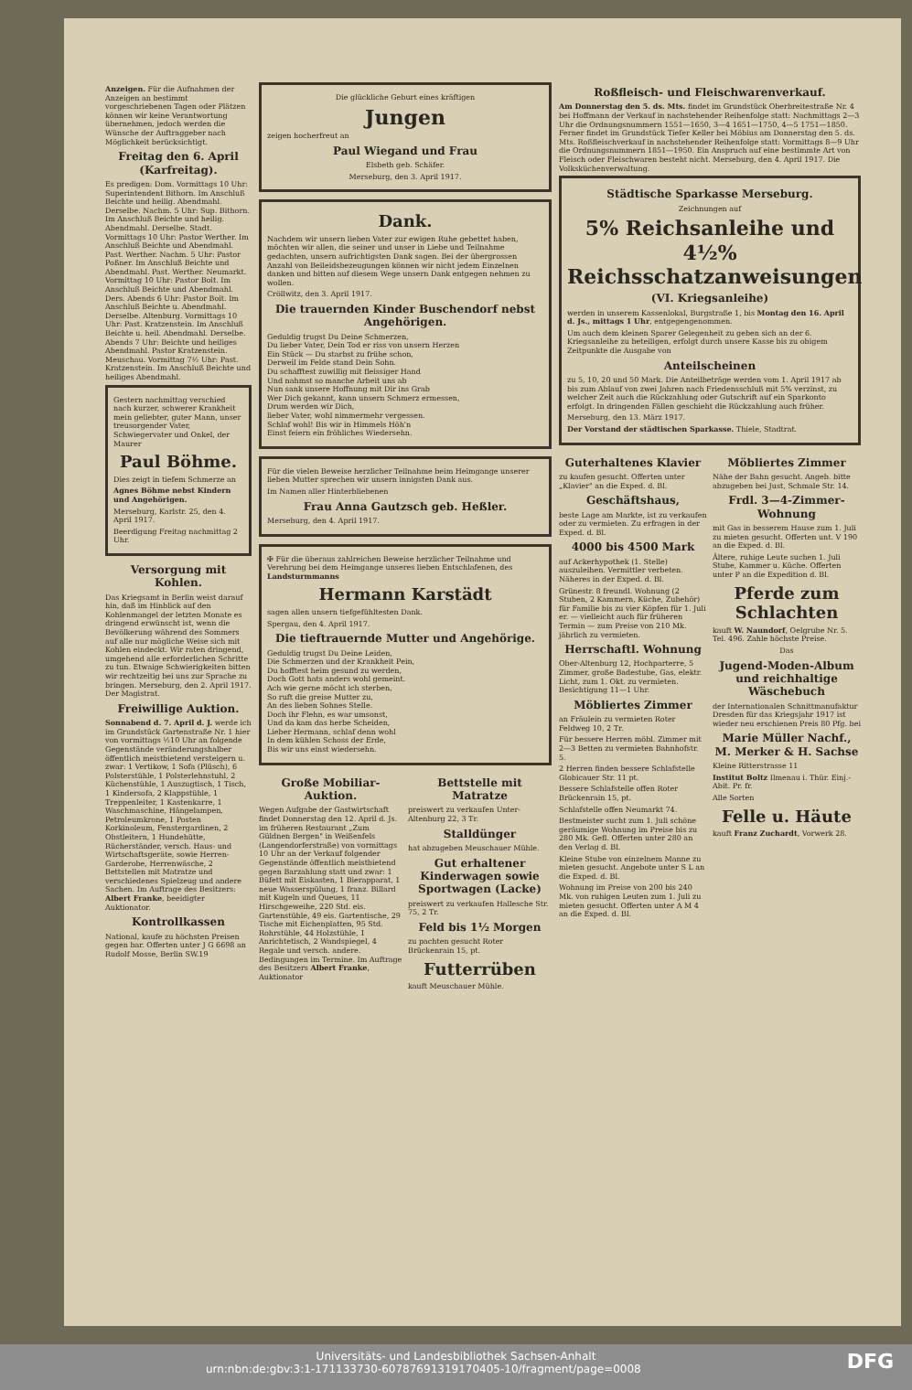Anzeigen. Für die Aufnahmen der Anzeigen an bestimmt vorgeschriebenen Tagen oder Plätzen können wir keine Verantwortung übernehmen, jedoch werden die Wünsche der Auftraggeber nach Möglichkeit berücksichtigt.
Freitag den 6. April (Karfreitag).
Es predigen: Dom. Vormittags 10 Uhr: Superintendent Bithorn. Im Anschluß Beichte und heilig. Abendmahl. Derselbe. Nachm. 5 Uhr: Sup. Bithorn. Im Anschluß Beichte und heilig. Abendmahl. Derselbe. Stadt. Vormittags 10 Uhr: Pastor Werther. Im Anschluß Beichte und Abendmahl. Past. Werther. Nachm. 5 Uhr: Pastor Poßner. Im Anschluß Beichte und Abendmahl. Past. Werther. Neumarkt. Vormittag 10 Uhr: Pastor Boit. Im Anschluß Beichte und Abendmahl. Ders. Abends 6 Uhr: Pastor Boit. Im Anschluß Beichte u. Abendmahl. Derselbe. Altenburg. Vormittags 10 Uhr: Past. Kratzenstein. Im Anschluß Beichte u. heil. Abendmahl. Derselbe. Abends 7 Uhr: Beichte und heiliges Abendmahl. Pastor Kratzenstein. Meuschau. Vormittag 7½ Uhr: Past. Kratzenstein. Im Anschluß Beichte und heiliges Abendmahl.
Gestern nachmittag verschied nach kurzer, schwerer Krankheit mein geliebter, guter Mann, unser treusorgender Vater, Schwiegervater und Onkel, der Maurer
Paul Böhme.
Dies zeigt in tiefem Schmerze an
Agnes Böhme nebst Kindern und Angehörigen.
Merseburg, Karlstr. 25, den 4. April 1917.
Beerdigung Freitag nachmittag 2 Uhr.
Versorgung mit Kohlen.
Das Kriegsamt in Berlin weist darauf hin, daß im Hinblick auf den Kohlenmangel der letzten Monate es dringend erwünscht ist, wenn die Bevölkerung während des Sommers auf alle nur mögliche Weise sich mit Kohlen eindeckt. Wir raten dringend, umgehend alle erforderlichen Schritte zu tun. Etwaige Schwierigkeiten bitten wir rechtzeitig bei uns zur Sprache zu bringen. Merseburg, den 2. April 1917. Der Magistrat.
Freiwillige Auktion.
Sonnabend d. 7. April d. J. werde ich im Grundstück Gartenstraße Nr. 1 hier von vormittags ½10 Uhr an folgende Gegenstände veränderungshalber öffentlich meistbietend versteigern u. zwar: 1 Vertikow, 1 Sofa (Plüsch), 6 Polsterstühle, 1 Polsterlehnstuhl, 2 Küchenstühle, 1 Auszugtisch, 1 Tisch, 1 Kindersofa, 2 Klappstühle, 1 Treppenleiter, 1 Kastenkarre, 1 Waschmaschine, Hängelampen, Petroleumkrone, 1 Posten Korkinoleum, Fenstergardinen, 2 Obstleitern, 1 Hundehütte, Rücherständer, versch. Haus- und Wirtschaftsgeräte, sowie Herren-Garderobe, Herrenwäsche, 2 Bettstellen mit Matratze und verschiedenes Spielzeug und andere Sachen. Im Auftrage des Besitzers: Albert Franke, beeidigter Auktionator.
Kontrollkassen
National, kaufe zu höchsten Preisen gegen bar. Offerten unter J G 6698 an Rudolf Mosse, Berlin SW.19
Die glückliche Geburt eines kräftigen
Jungen
zeigen hocherfreut an
Paul Wiegand und Frau
Elsbeth geb. Schäfer.
Merseburg, den 3. April 1917.
Dank.
Nachdem wir unsern lieben Vater zur ewigen Ruhe gebettet haben, möchten wir allen, die seiner und unser in Liebe und Teilnahme gedachten, unsern aufrichtigsten Dank sagen. Bei der übergrossen Anzahl von Beileidsbezeugungen können wir nicht jedem Einzelnen danken und bitten auf diesem Wege unsern Dank entgegen nehmen zu wollen.
Cröllwitz, den 3. April 1917.
Die trauernden Kinder Buschendorf nebst Angehörigen.
Geduldig trugst Du Deine Schmerzen,
Du lieber Vater, Dein Tod er riss von unsern Herzen
Ein Stück — Du starbst zu frühe schon,
Derweil im Felde stand Dein Sohn.
Du schafftest zuwillig mit fleissiger Hand
Und nahmst so manche Arbeit uns ab
Nun sank unsere Hoffnung mit Dir ins Grab
Wer Dich gekannt, kann unsern Schmerz ermessen,
Drum werden wir Dich,
lieber Vater, wohl nimmermehr vergessen.
Schlaf wohl! Bis wir in Himmels Höh'n
Einst feiern ein fröhliches Wiedersehn.
Für die vielen Beweise herzlicher Teilnahme beim Heimgange unserer lieben Mutter sprechen wir unsern innigsten Dank aus.
Im Namen aller Hinterbliebenen
Frau Anna Gautzsch geb. Heßler.
Merseburg, den 4. April 1917.
✠ Für die überaus zahlreichen Beweise herzlicher Teilnahme und Verehrung bei dem Heimgange unseres lieben Entschlafenen, des Landsturmmanns
Hermann Karstädt
sagen allen unsern tiefgefühltesten Dank.
Spergau, den 4. April 1917.
Die tieftrauernde Mutter und Angehörige.
Geduldig trugst Du Deine Leiden,
Die Schmerzen und der Krankheit Pein,
Du hofftest heim gesund zu werden,
Doch Gott hats anders wohl gemeint.
Ach wie gerne möcht ich sterben,
So ruft die greise Mutter zu,
An des lieben Sohnes Stelle.
Doch ihr Flehn, es war umsonst,
Und da kam das herbe Scheiden,
Lieber Hermann, schlaf denn wohl
In dem kühlen Schoss der Erde,
Bis wir uns einst wiedersehn.
Große Mobiliar-Auktion.
Wegen Aufgabe der Gastwirtschaft findet Donnerstag den 12. April d. Js. im früheren Restaurant „Zum Güldnen Bergen" in Weißenfels (Langendorferstraße) von vormittags 10 Uhr an der Verkauf folgender Gegenstände öffentlich meistbietend gegen Barzahlung statt und zwar: 1 Büfett mit Eiskasten, 1 Bierapparat, 1 neue Wasserspülung, 1 franz. Billard mit Kugeln und Queues, 11 Hirschgeweihe, 220 Std. eis. Gartenstühle, 49 eis. Gartentische, 29 Tische mit Eichenplatten, 95 Std. Rohrstühle, 44 Holzstühle, 1 Anrichtetisch, 2 Wandspiegel, 4 Regale und versch. andere. Bedingungen im Termine. Im Auftrage des Besitzers Albert Franke, Auktionator
Bettstelle mit Matratze
preiswert zu verkaufen Unter-Altenburg 22, 3 Tr.
Stalldünger
hat abzugeben Meuschauer Mühle.
Gut erhaltener Kinderwagen sowie Sportwagen (Lacke)
preiswert zu verkaufen Hallesche Str. 75, 2 Tr.
Feld bis 1½ Morgen
zu pachten gesucht Roter Brückenrain 15, pt.
Futterrüben
kauft Meuschauer Mühle.
Roßfleisch- und Fleischwarenverkauf.
Am Donnerstag den 5. ds. Mts. findet im Grundstück Oberbreitestraße Nr. 4 bei Hoffmann der Verkauf in nachstehender Reihenfolge statt: Nachmittags 2—3 Uhr die Ordnungsnummern 1551—1650, 3—4 1651—1750, 4—5 1751—1850. Ferner findet im Grundstück Tiefer Keller bei Möbius am Donnerstag den 5. ds. Mts. Roßfleischverkauf in nachstehender Reihenfolge statt: Vormittags 8—9 Uhr die Ordnungsnummern 1851—1950. Ein Anspruch auf eine bestimmte Art von Fleisch oder Fleischwaren besteht nicht. Merseburg, den 4. April 1917. Die Volksküchenverwaltung.
Städtische Sparkasse Merseburg.
Zeichnungen auf
5% Reichsanleihe und 4½% Reichsschatzanweisungen
(VI. Kriegsanleihe)
werden in unserem Kassenlokal, Burgstraße 1, bis Montag den 16. April d. Js., mittags 1 Uhr, entgegengenommen.
Um auch dem kleinen Sparer Gelegenheit zu geben sich an der 6. Kriegsanleihe zu beteiligen, erfolgt durch unsere Kasse bis zu obigem Zeitpunkte die Ausgabe von
Anteilscheinen
zu 5, 10, 20 und 50 Mark. Die Anteilbeträge werden vom 1. April 1917 ab bis zum Ablauf von zwei Jahren nach Friedensschluß mit 5% verzinst, zu welcher Zeit auch die Rückzahlung oder Gutschrift auf ein Sparkonto erfolgt. In dringenden Fällen geschieht die Rückzahlung auch früher.
Merseburg, den 13. März 1917.
Der Vorstand der städtischen Sparkasse. Thiele, Stadtrat.
Guterhaltenes Klavier
zu kaufen gesucht. Offerten unter „Klavier" an die Exped. d. Bl.
Geschäftshaus,
beste Lage am Markte, ist zu verkaufen oder zu vermieten. Zu erfragen in der Exped. d. Bl.
4000 bis 4500 Mark
auf Ackerhypothek (1. Stelle) auszuleihen. Vermittler verbeten. Näheres in der Exped. d. Bl.
Grünestr. 8 freundl. Wohnung (2 Stuben, 2 Kammern, Küche, Zubehör) für Familie bis zu vier Köpfen für 1. Juli er. — vielleicht auch für früheren Termin — zum Preise von 210 Mk. jährlich zu vermieten.
Herrschaftl. Wohnung
Ober-Altenburg 12, Hochparterre, 5 Zimmer, große Badestube, Gas, elektr. Licht, zum 1. Okt. zu vermieten. Besichtigung 11—1 Uhr.
Möbliertes Zimmer
an Fräulein zu vermieten Roter Feldweg 10, 2 Tr.
Für bessere Herren möbl. Zimmer mit 2—3 Betten zu vermieten Bahnhofstr. 5.
2 Herren finden bessere Schlafstelle Globicauer Str. 11 pt.
Bessere Schlafstelle offen Roter Brückenrain 15, pt.
Schlafstelle offen Neumarkt 74.
Bestmeister sucht zum 1. Juli schöne geräumige Wohnung im Preise bis zu 280 Mk. Gefl. Offerten unter 280 an den Verlag d. Bl.
Kleine Stube von einzelnem Manne zu mieten gesucht. Angebote unter S L an die Exped. d. Bl.
Wohnung im Preise von 200 bis 240 Mk. von ruhigen Leuten zum 1. Juli zu mieten gesucht. Offerten unter A M 4 an die Exped. d. Bl.
Möbliertes Zimmer
Nähe der Bahn gesucht. Angeb. bitte abzugeben bei Just, Schmale Str. 14.
Frdl. 3—4-Zimmer-Wohnung
mit Gas in besserem Hause zum 1. Juli zu mieten gesucht. Offerten unt. V 190 an die Exped. d. Bl.
Ältere, ruhige Leute suchen 1. Juli Stube, Kammer u. Küche. Offerten unter P an die Expedition d. Bl.
Pferde zum Schlachten
kauft W. Naundorf, Oelgrube Nr. 5. Tel. 496. Zahle höchste Preise.
Das
Jugend-Moden-Album und reichhaltige Wäschebuch
der Internationalen Schnittmanufaktur Dresden für das Kriegsjahr 1917 ist wieder neu erschienen Preis 80 Pfg. bei
Marie Müller Nachf., M. Merker & H. Sachse
Kleine Ritterstrasse 11
Institut Boltz Ilmenau i. Thür. Einj.-Abit. Pr. fr.
Alle Sorten
Felle u. Häute
kauft Franz Zuchardt, Vorwerk 28.
Universitäts- und Landesbibliothek Sachsen-Anhalt
urn:nbn:de:gbv:3:1-171133730-60787691319170405-10/fragment/page=0008 DFG